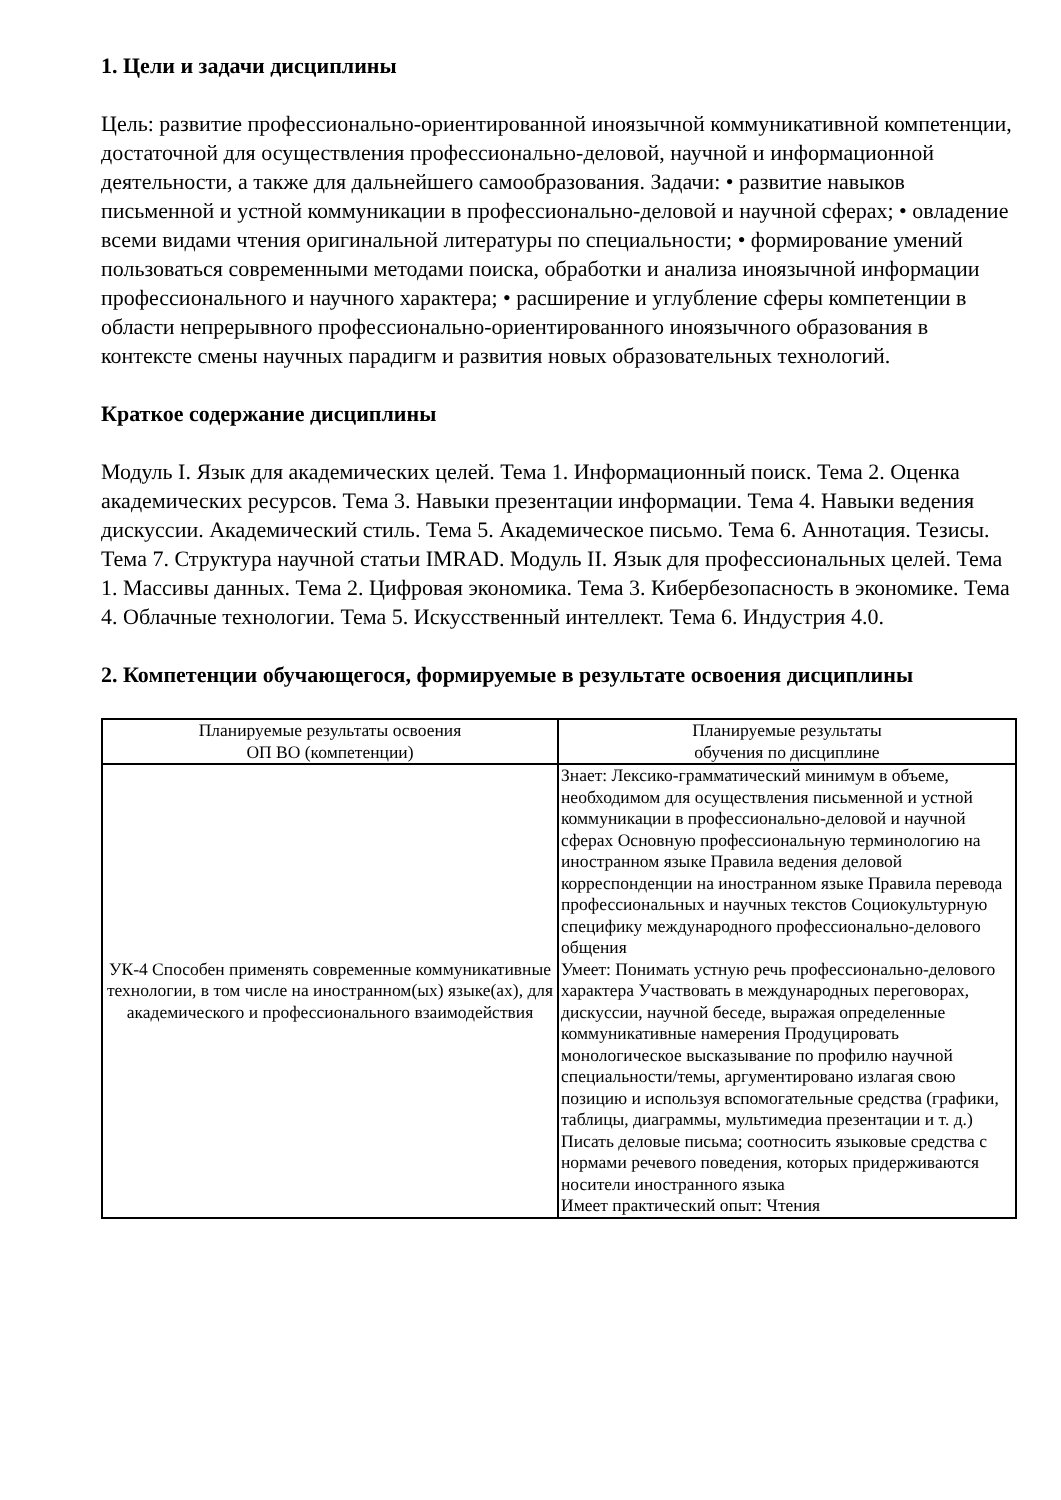1. Цели и задачи дисциплины
Цель: развитие профессионально-ориентированной иноязычной коммуникативной компетенции, достаточной для осуществления профессионально-деловой, научной и информационной деятельности, а также для дальнейшего самообразования. Задачи: • развитие навыков письменной и устной коммуникации в профессионально-деловой и научной сферах; • овладение всеми видами чтения оригинальной литературы по специальности; • формирование умений пользоваться современными методами поиска, обработки и анализа иноязычной информации профессионального и научного характера; • расширение и углубление сферы компетенции в области непрерывного профессионально-ориентированного иноязычного образования в контексте смены научных парадигм и развития новых образовательных технологий.
Краткое содержание дисциплины
Модуль I. Язык для академических целей. Тема 1. Информационный поиск. Тема 2. Оценка академических ресурсов. Тема 3. Навыки презентации информации. Тема 4. Навыки ведения дискуссии. Академический стиль. Тема 5. Академическое письмо. Тема 6. Аннотация. Тезисы. Тема 7. Структура научной статьи IMRAD. Модуль II. Язык для профессиональных целей. Тема 1. Массивы данных. Тема 2. Цифровая экономика. Тема 3. Кибербезопасность в экономике. Тема 4. Облачные технологии. Тема 5. Искусственный интеллект. Тема 6. Индустрия 4.0.
2. Компетенции обучающегося, формируемые в результате освоения дисциплины
| Планируемые результаты освоения ОП ВО (компетенции) | Планируемые результаты обучения по дисциплине |
| --- | --- |
| УК-4 Способен применять современные коммуникативные технологии, в том числе на иностранном(ых) языке(ах), для академического и профессионального взаимодействия | Знает: Лексико-грамматический минимум в объеме, необходимом для осуществления письменной и устной коммуникации в профессионально-деловой и научной сферах Основную профессиональную терминологию на иностранном языке Правила ведения деловой корреспонденции на иностранном языке Правила перевода профессиональных и научных текстов Социокультурную специфику международного профессионально-делового общения Умеет: Понимать устную речь профессионально-делового характера Участвовать в международных переговорах, дискуссии, научной беседе, выражая определенные коммуникативные намерения Продуцировать монологическое высказывание по профилю научной специальности/темы, аргументировано излагая свою позицию и используя вспомогательные средства (графики, таблицы, диаграммы, мультимедиа презентации и т. д.) Писать деловые письма; соотносить языковые средства с нормами речевого поведения, которых придерживаются носители иностранного языка Имеет практический опыт: Чтения |